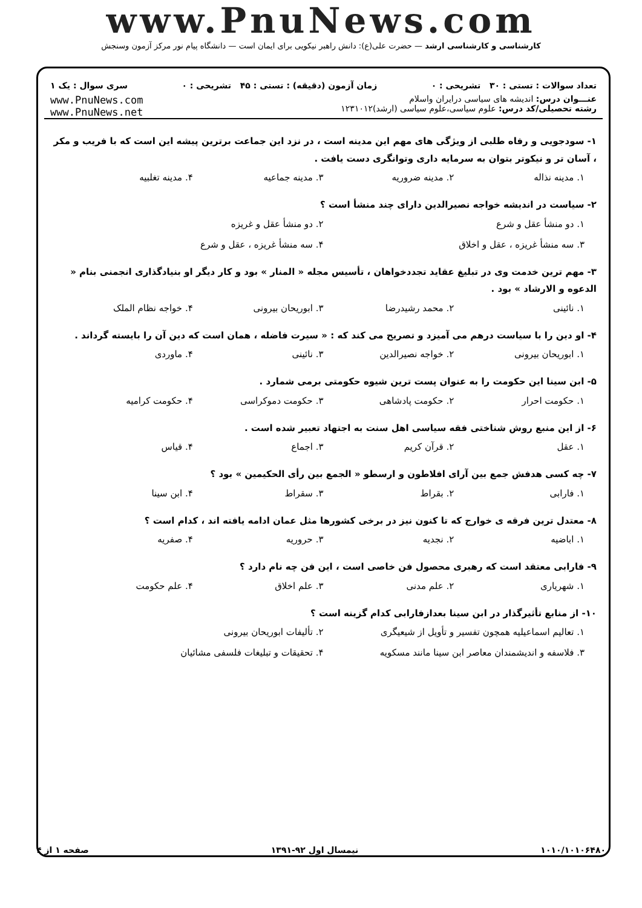www.PnuNews.com
کارشناسی و کارشناسی ارشد — حضرت علی(ع): دانش راهبر نیکویی برای ایمان است — دانشگاه پیام نور مرکز آزمون وسنجش
تعداد سوالات : تستی : ۳۰ تشریحی : ۰ زمان آزمون (دقیقه) : تستی : ۴۵ تشریحی : ۰ سری سوال : یک ۱
عنـــوان درس: اندیشه های سیاسی درایران واسلام
رشته تحصیلی/کد درس: علوم سیاسی،علوم سیاسی (ارشد)۱۲۳۱۰۱۲
www.PnuNews.com
www.PnuNews.net
۱- سودجویی و رفاه طلبی از ویژگی های مهم این مدینه است ، در نزد این جماعت برترین پیشه این است که با فریب و مکر ، آسان تر و نیکوتر بتوان به سرمایه داری وتوانگری دست یافت .
۱. مدینه نذاله ۲. مدینه ضروریه ۳. مدینه جماعیه ۴. مدینه تغلبیه
۲- سیاست در اندیشه خواجه نصیرالدین دارای چند منشأ است ؟
۱. دو منشأ عقل و شرع ۲. دو منشأ عقل و غریزه ۳. سه منشأ غریزه ، عقل و اخلاق ۴. سه منشأ غریزه ، عقل و شرع
۳- مهم ترین خدمت وی در تبلیغ عقاید تجددخواهان ، تأسیس مجله « المنار » بود و کار دیگر او بنیادگذاری انجمنی بنام « الدعوه و الارشاد » بود .
۱. نائینی ۲. محمد رشیدرضا ۳. ابوریحان بیرونی ۴. خواجه نظام الملک
۴- او دین را با سیاست درهم می آمیزد و تصریح می کند که : « سیرت فاضله ، همان است که دین آن را بایسته گرداند .
۱. ابوریحان بیرونی ۲. خواجه نصیرالدین ۳. نائینی ۴. ماوردی
۵- ابن سینا این حکومت را به عنوان پست ترین شیوه حکومتی برمی شمارد .
۱. حکومت احرار ۲. حکومت پادشاهی ۳. حکومت دموکراسی ۴. حکومت کرامیه
۶- از این منبع روش شناختی فقه سیاسی اهل سنت به اجتهاد تعبیر شده است .
۱. عقل ۲. قرآن کریم ۳. اجماع ۴. قیاس
۷- چه کسی هدفش جمع بین آرای افلاطون و ارسطو « الجمع بین رأی الحکیمین » بود ؟
۱. فارابی ۲. بقراط ۳. سقراط ۴. ابن سینا
۸- معتدل ترین فرقه ی خوارج که تا کنون نیز در برخی کشورها مثل عمان ادامه یافته اند ، کدام است ؟
۱. اباضیه ۲. نجدیه ۳. حروریه ۴. صفریه
۹- فارابی معتقد است که رهبری محصول فن خاصی است ، این فن چه نام دارد ؟
۱. شهریاری ۲. علم مدنی ۳. علم اخلاق ۴. علم حکومت
۱۰- از منابع تأثیرگذار در ابن سینا بعدازفارابی کدام گزینه است ؟
۱. تعالیم اسماعیلیه همچون تفسیر و تأویل از شیعیگری ۲. تألیفات ابوریحان بیرونی ۳. فلاسفه و اندیشمندان معاصر ابن سینا مانند مسکویه ۴. تحقیقات و تبلیغات فلسفی مشائیان
۱۰۱۰/۱۰۱۰۶۴۸۰ نیمسال اول ۹۲-۱۳۹۱ صفحه ۱ از ۴